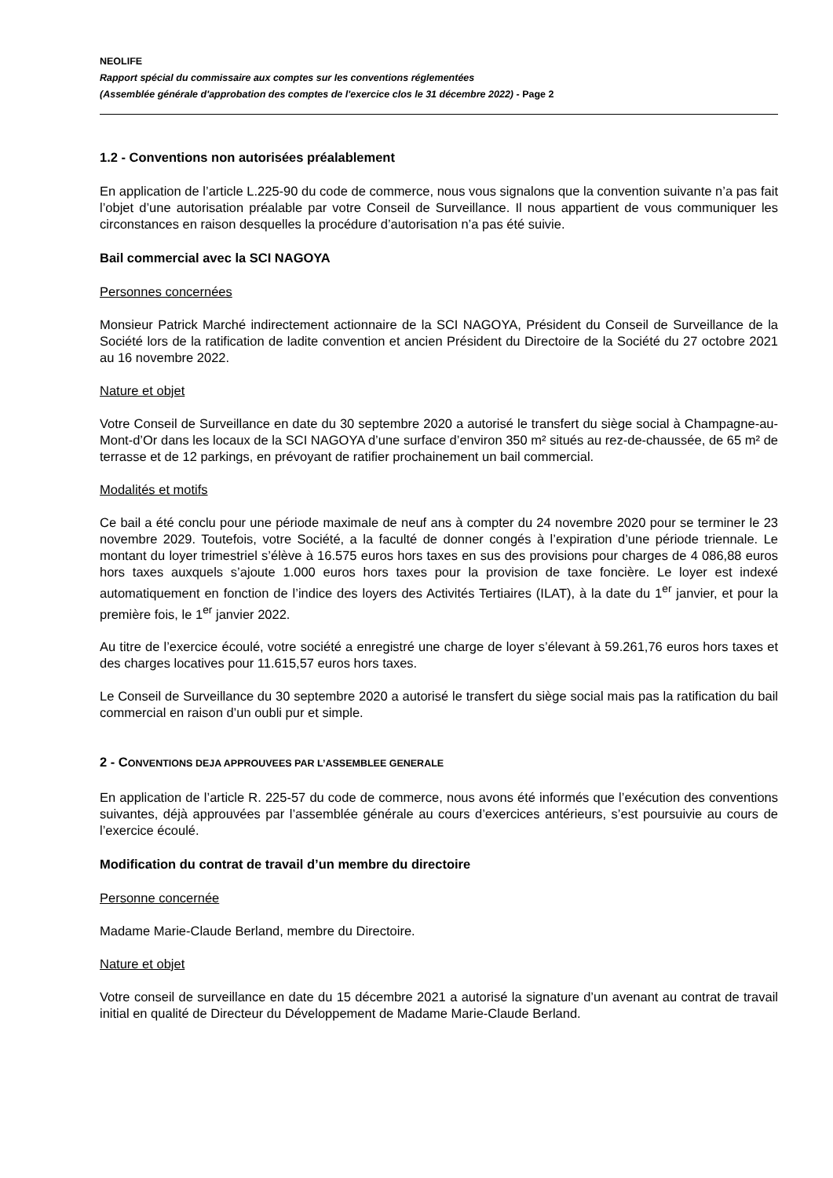NEOLIFE
Rapport spécial du commissaire aux comptes sur les conventions réglementées
(Assemblée générale d'approbation des comptes de l'exercice clos le 31 décembre 2022) - Page 2
1.2 - Conventions non autorisées préalablement
En application de l’article L.225-90 du code de commerce, nous vous signalons que la convention suivante n’a pas fait l’objet d’une autorisation préalable par votre Conseil de Surveillance. Il nous appartient de vous communiquer les circonstances en raison desquelles la procédure d’autorisation n’a pas été suivie.
Bail commercial avec la SCI NAGOYA
Personnes concernées
Monsieur Patrick Marché indirectement actionnaire de la SCI NAGOYA, Président du Conseil de Surveillance de la Société lors de la ratification de ladite convention et ancien Président du Directoire de la Société du 27 octobre 2021 au 16 novembre 2022.
Nature et objet
Votre Conseil de Surveillance en date du 30 septembre 2020 a autorisé le transfert du siège social à Champagne-au-Mont-d’Or dans les locaux de la SCI NAGOYA d’une surface d’environ 350 m² situés au rez-de-chaussée, de 65 m² de terrasse et de 12 parkings, en prévoyant de ratifier prochainement un bail commercial.
Modalités et motifs
Ce bail a été conclu pour une période maximale de neuf ans à compter du 24 novembre 2020 pour se terminer le 23 novembre 2029. Toutefois, votre Société, a la faculté de donner congés à l’expiration d’une période triennale. Le montant du loyer trimestriel s’élève à 16.575 euros hors taxes en sus des provisions pour charges de 4 086,88 euros hors taxes auxquels s’ajoute 1.000 euros hors taxes pour la provision de taxe foncière. Le loyer est indexé automatiquement en fonction de l’indice des loyers des Activités Tertiaires (ILAT), à la date du 1<sup>er</sup> janvier, et pour la première fois, le 1<sup>er</sup> janvier 2022.
Au titre de l’exercice écoulé, votre société a enregistré une charge de loyer s’élevant à 59.261,76 euros hors taxes et des charges locatives pour 11.615,57 euros hors taxes.
Le Conseil de Surveillance du 30 septembre 2020 a autorisé le transfert du siège social mais pas la ratification du bail commercial en raison d’un oubli pur et simple.
2 - CONVENTIONS DEJA APPROUVEES PAR L’ASSEMBLEE GENERALE
En application de l’article R. 225-57 du code de commerce, nous avons été informés que l’exécution des conventions suivantes, déjà approuvées par l’assemblée générale au cours d’exercices antérieurs, s’est poursuivie au cours de l’exercice écoulé.
Modification du contrat de travail d’un membre du directoire
Personne concernée
Madame Marie-Claude Berland, membre du Directoire.
Nature et objet
Votre conseil de surveillance en date du 15 décembre 2021 a autorisé la signature d’un avenant au contrat de travail initial en qualité de Directeur du Développement de Madame Marie-Claude Berland.